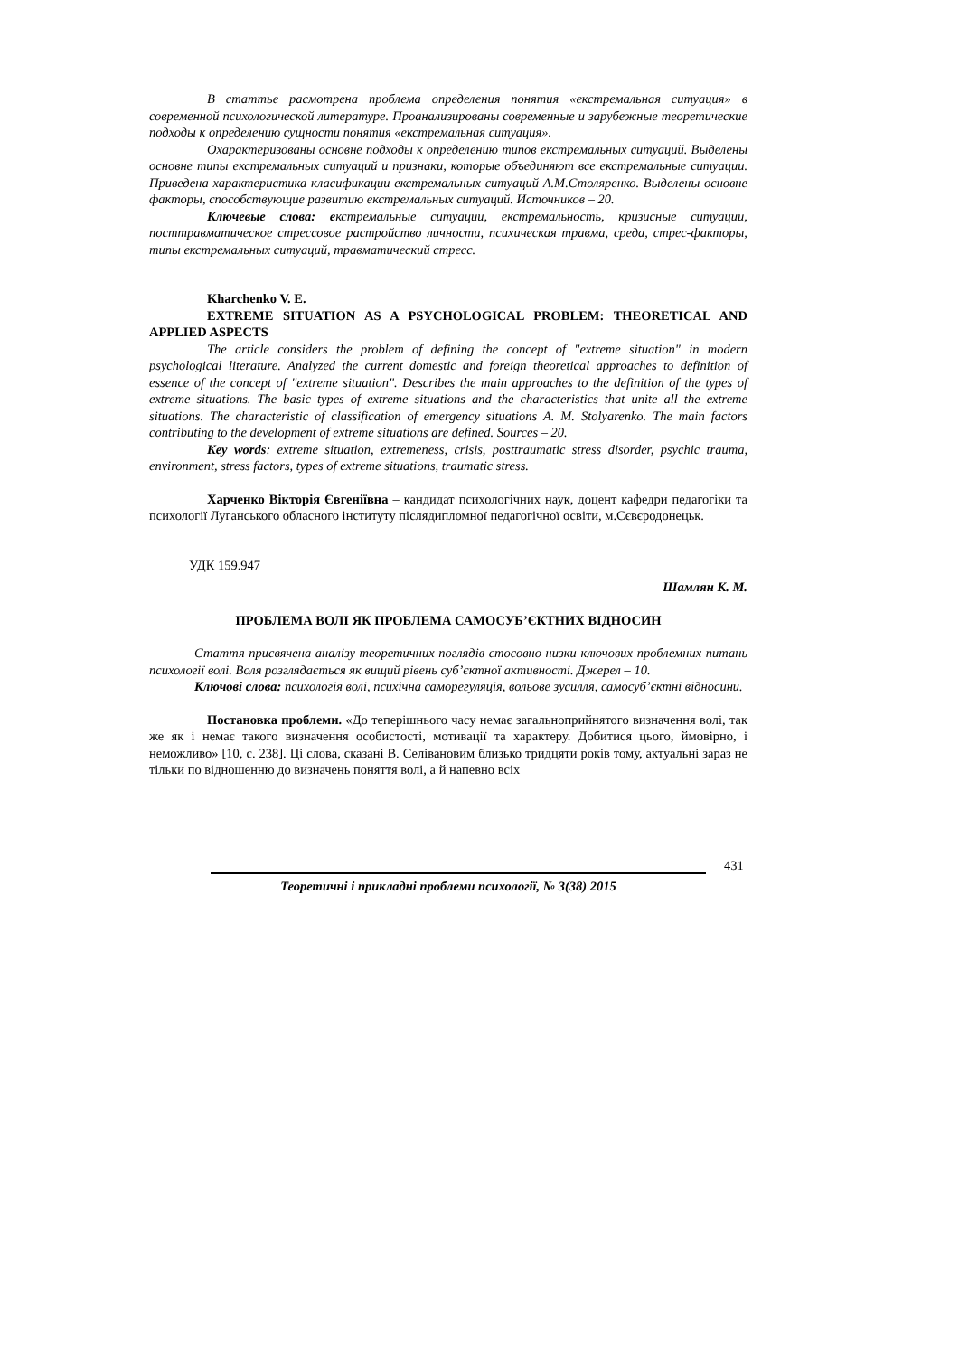В статтье расмотрена проблема определения понятия «екстремальная ситуация» в современной психологической литературе. Проанализированы современные и зарубежные теоретические подходы к определению сущности понятия «екстремальная ситуация».
Охарактеризованы основне подходы к определению типов екстремальных ситуаций. Выделены основне типы екстремальных ситуаций и признаки, которые объединяют все екстремальные ситуации. Приведена характеристика класификации екстремальных ситуаций А.М.Столяренко. Выделены основне факторы, способствующие развитию екстремальных ситуаций. Источников – 20.
Ключевые слова: екстремальные ситуации, екстремальность, кризисные ситуации, посттравматическое стрессовое растройство личности, психическая травма, среда, стрес-факторы, типы екстремальных ситуаций, травматический стресс.
Kharchenko V. E.
EXTREME SITUATION AS A PSYCHOLOGICAL PROBLEM: THEORETICAL AND APPLIED ASPECTS
The article considers the problem of defining the concept of "extreme situation" in modern psychological literature. Analyzed the current domestic and foreign theoretical approaches to definition of essence of the concept of "extreme situation". Describes the main approaches to the definition of the types of extreme situations. The basic types of extreme situations and the characteristics that unite all the extreme situations. The characteristic of classification of emergency situations A. M. Stolyarenko. The main factors contributing to the development of extreme situations are defined. Sources – 20.
Key words: extreme situation, extremeness, crisis, posttraumatic stress disorder, psychic trauma, environment, stress factors, types of extreme situations, traumatic stress.
Харченко Вікторія Євгеніївна – кандидат психологічних наук, доцент кафедри педагогіки та психології Луганського обласного інституту післядипломної педагогічної освіти, м.Сєвєродонецьк.
УДК 159.947
Шамлян К. М.
ПРОБЛЕМА ВОЛІ ЯК ПРОБЛЕМА САМОСУБ’ЄКТНИХ ВІДНОСИН
Стаття присвячена аналізу теоретичних поглядів стосовно низки ключових проблемних питань психології волі. Воля розглядається як вищий рівень суб’єктної активності. Джерел – 10.
Ключові слова: психологія волі, психічна саморегуляція, вольове зусилля, самосуб’єктні відносини.
Постановка проблеми. «До теперішнього часу немає загальноприйнятого визначення волі, так же як і немає такого визначення особистості, мотивації та характеру. Добитися цього, ймовірно, і неможливо» [10, с. 238]. Ці слова, сказані В. Селівановим близько тридцяти років тому, актуальні зараз не тільки по відношенню до визначень поняття волі, а й напевно всіх
431
Теоретичні і прикладні проблеми психології, № 3(38) 2015